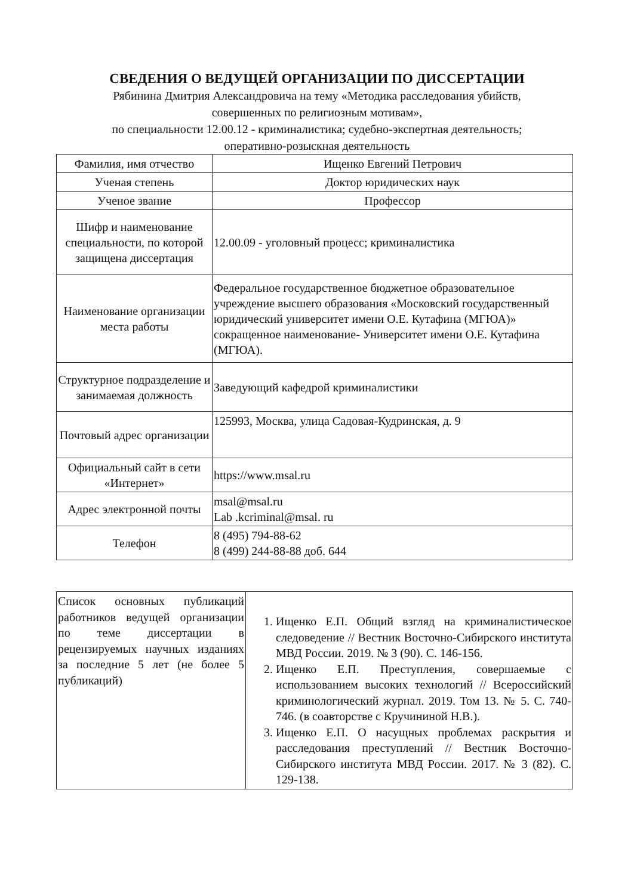СВЕДЕНИЯ О ВЕДУЩЕЙ ОРГАНИЗАЦИИ ПО ДИССЕРТАЦИИ
Рябинина Дмитрия Александровича на тему «Методика расследования убийств,
совершенных по религиозным мотивам»,
по специальности 12.00.12 - криминалистика; судебно-экспертная деятельность;
оперативно-розыскная деятельность
| Фамилия, имя отчество | Ищенко Евгений Петрович |
| Ученая степень | Доктор юридических наук |
| Ученое звание | Профессор |
| Шифр и наименование специальности, по которой защищена диссертация | 12.00.09 - уголовный процесс; криминалистика |
| Наименование организации места работы | Федеральное государственное бюджетное образовательное учреждение высшего образования «Московский государственный юридический университет имени О.Е. Кутафина (МГЮА)» сокращенное наименование- Университет имени О.Е. Кутафина (МГЮА). |
| Структурное подразделение и занимаемая должность | Заведующий кафедрой криминалистики |
| Почтовый адрес организации | 125993, Москва, улица Садовая-Кудринская, д. 9 |
| Официальный сайт в сети «Интернет» | https://www.msal.ru |
| Адрес электронной почты | msal@msal.ru Lab .kcriminal@msal. ru |
| Телефон | 8 (495) 794-88-62 8 (499) 244-88-88 доб. 644 |
| Список основных публикаций работников ведущей организации по теме диссертации в рецензируемых научных изданиях за последние 5 лет (не более 5 публикаций) | 1. Ищенко Е.П. Общий взгляд на криминалистическое следоведение // Вестник Восточно-Сибирского института МВД России. 2019. № 3 (90). С. 146-156. 2. Ищенко Е.П. Преступления, совершаемые с использованием высоких технологий // Всероссийский криминологический журнал. 2019. Том 13. № 5. С. 740-746. (в соавторстве с Кручининой Н.В.). 3. Ищенко Е.П. О насущных проблемах раскрытия и расследования преступлений // Вестник Восточно-Сибирского института МВД России. 2017. № 3 (82). С. 129-138. |